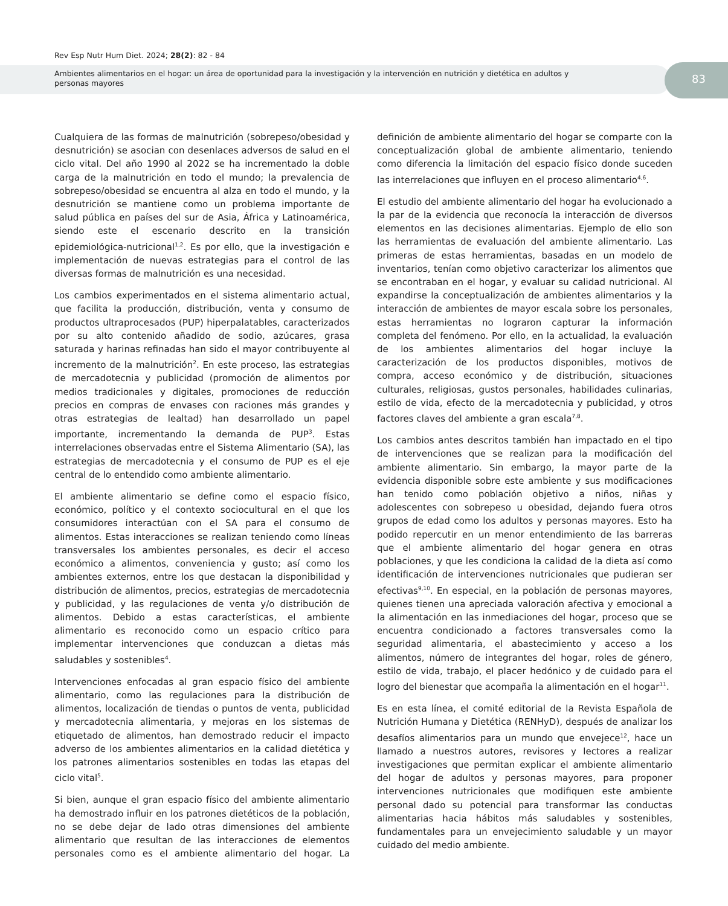Rev Esp Nutr Hum Diet. 2024; 28(2): 82 - 84
Ambientes alimentarios en el hogar: un área de oportunidad para la investigación y la intervención en nutrición y dietética en adultos y personas mayores
83
Cualquiera de las formas de malnutrición (sobrepeso/obesidad y desnutrición) se asocian con desenlaces adversos de salud en el ciclo vital. Del año 1990 al 2022 se ha incrementado la doble carga de la malnutrición en todo el mundo; la prevalencia de sobrepeso/obesidad se encuentra al alza en todo el mundo, y la desnutrición se mantiene como un problema importante de salud pública en países del sur de Asia, África y Latinoamérica, siendo este el escenario descrito en la transición epidemiológica-nutricional<sup>1,2</sup>. Es por ello, que la investigación e implementación de nuevas estrategias para el control de las diversas formas de malnutrición es una necesidad.
Los cambios experimentados en el sistema alimentario actual, que facilita la producción, distribución, venta y consumo de productos ultraprocesados (PUP) hiperpalatables, caracterizados por su alto contenido añadido de sodio, azúcares, grasa saturada y harinas refinadas han sido el mayor contribuyente al incremento de la malnutrición<sup>2</sup>. En este proceso, las estrategias de mercadotecnia y publicidad (promoción de alimentos por medios tradicionales y digitales, promociones de reducción precios en compras de envases con raciones más grandes y otras estrategias de lealtad) han desarrollado un papel importante, incrementando la demanda de PUP<sup>3</sup>. Estas interrelaciones observadas entre el Sistema Alimentario (SA), las estrategias de mercadotecnia y el consumo de PUP es el eje central de lo entendido como ambiente alimentario.
El ambiente alimentario se define como el espacio físico, económico, político y el contexto sociocultural en el que los consumidores interactúan con el SA para el consumo de alimentos. Estas interacciones se realizan teniendo como líneas transversales los ambientes personales, es decir el acceso económico a alimentos, conveniencia y gusto; así como los ambientes externos, entre los que destacan la disponibilidad y distribución de alimentos, precios, estrategias de mercadotecnia y publicidad, y las regulaciones de venta y/o distribución de alimentos. Debido a estas características, el ambiente alimentario es reconocido como un espacio crítico para implementar intervenciones que conduzcan a dietas más saludables y sostenibles<sup>4</sup>.
Intervenciones enfocadas al gran espacio físico del ambiente alimentario, como las regulaciones para la distribución de alimentos, localización de tiendas o puntos de venta, publicidad y mercadotecnia alimentaria, y mejoras en los sistemas de etiquetado de alimentos, han demostrado reducir el impacto adverso de los ambientes alimentarios en la calidad dietética y los patrones alimentarios sostenibles en todas las etapas del ciclo vital<sup>5</sup>.
Si bien, aunque el gran espacio físico del ambiente alimentario ha demostrado influir en los patrones dietéticos de la población, no se debe dejar de lado otras dimensiones del ambiente alimentario que resultan de las interacciones de elementos personales como es el ambiente alimentario del hogar. La definición de ambiente alimentario del hogar se comparte con la conceptualización global de ambiente alimentario, teniendo como diferencia la limitación del espacio físico donde suceden las interrelaciones que influyen en el proceso alimentario<sup>4,6</sup>.
El estudio del ambiente alimentario del hogar ha evolucionado a la par de la evidencia que reconocía la interacción de diversos elementos en las decisiones alimentarias. Ejemplo de ello son las herramientas de evaluación del ambiente alimentario. Las primeras de estas herramientas, basadas en un modelo de inventarios, tenían como objetivo caracterizar los alimentos que se encontraban en el hogar, y evaluar su calidad nutricional. Al expandirse la conceptualización de ambientes alimentarios y la interacción de ambientes de mayor escala sobre los personales, estas herramientas no lograron capturar la información completa del fenómeno. Por ello, en la actualidad, la evaluación de los ambientes alimentarios del hogar incluye la caracterización de los productos disponibles, motivos de compra, acceso económico y de distribución, situaciones culturales, religiosas, gustos personales, habilidades culinarias, estilo de vida, efecto de la mercadotecnia y publicidad, y otros factores claves del ambiente a gran escala<sup>7,8</sup>.
Los cambios antes descritos también han impactado en el tipo de intervenciones que se realizan para la modificación del ambiente alimentario. Sin embargo, la mayor parte de la evidencia disponible sobre este ambiente y sus modificaciones han tenido como población objetivo a niños, niñas y adolescentes con sobrepeso u obesidad, dejando fuera otros grupos de edad como los adultos y personas mayores. Esto ha podido repercutir en un menor entendimiento de las barreras que el ambiente alimentario del hogar genera en otras poblaciones, y que les condiciona la calidad de la dieta así como identificación de intervenciones nutricionales que pudieran ser efectivas<sup>9,10</sup>. En especial, en la población de personas mayores, quienes tienen una apreciada valoración afectiva y emocional a la alimentación en las inmediaciones del hogar, proceso que se encuentra condicionado a factores transversales como la seguridad alimentaria, el abastecimiento y acceso a los alimentos, número de integrantes del hogar, roles de género, estilo de vida, trabajo, el placer hedónico y de cuidado para el logro del bienestar que acompaña la alimentación en el hogar<sup>11</sup>.
Es en esta línea, el comité editorial de la Revista Española de Nutrición Humana y Dietética (RENHyD), después de analizar los desafíos alimentarios para un mundo que envejece<sup>12</sup>, hace un llamado a nuestros autores, revisores y lectores a realizar investigaciones que permitan explicar el ambiente alimentario del hogar de adultos y personas mayores, para proponer intervenciones nutricionales que modifiquen este ambiente personal dado su potencial para transformar las conductas alimentarias hacia hábitos más saludables y sostenibles, fundamentales para un envejecimiento saludable y un mayor cuidado del medio ambiente.